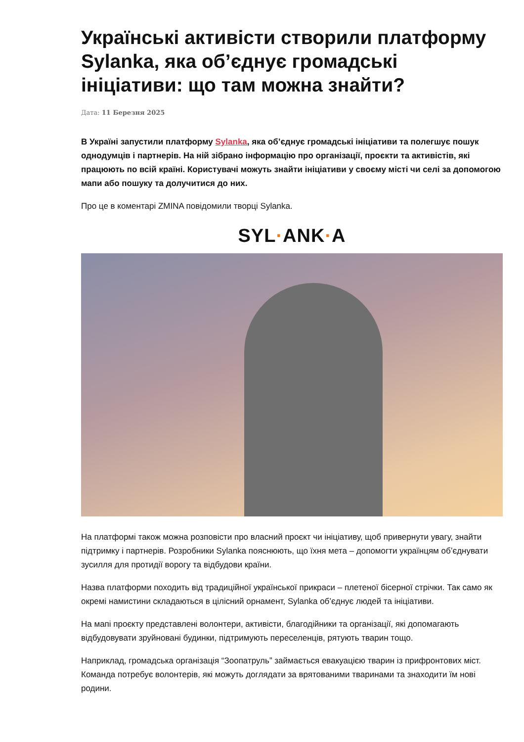Українські активісти створили платформу Sylanka, яка об’єднує громадські ініціативи: що там можна знайти?
Дата: 11 Березня 2025
В Україні запустили платформу Sylanka, яка об’єднує громадські ініціативи та полегшує пошук однодумців і партнерів. На ній зібрано інформацію про організації, проєкти та активістів, які працюють по всій країні. Користувачі можуть знайти ініціативи у своєму місті чи селі за допомогою мапи або пошуку та долучитися до них.
Про це в коментарі ZMINA повідомили творці Sylanka.
SYL·ANK·A
На платформі також можна розповісти про власний проєкт чи ініціативу, щоб привернути увагу, знайти підтримку і партнерів. Розробники Sylanka пояснюють, що їхня мета – допомогти українцям об’єднувати зусилля для протидії ворогу та відбудови країни.
Назва платформи походить від традиційної української прикраси – плетеної бісерної стрічки. Так само як окремі намистини складаються в цілісний орнамент, Sylanka об’єднує людей та ініціативи.
На мапі проєкту представлені волонтери, активісти, благодійники та організації, які допомагають відбудовувати зруйновані будинки, підтримують переселенців, рятують тварин тощо.
Наприклад, громадська організація “Зоопатруль” займається евакуацією тварин із прифронтових міст. Команда потребує волонтерів, які можуть доглядати за врятованими тваринами та знаходити їм нові родини.